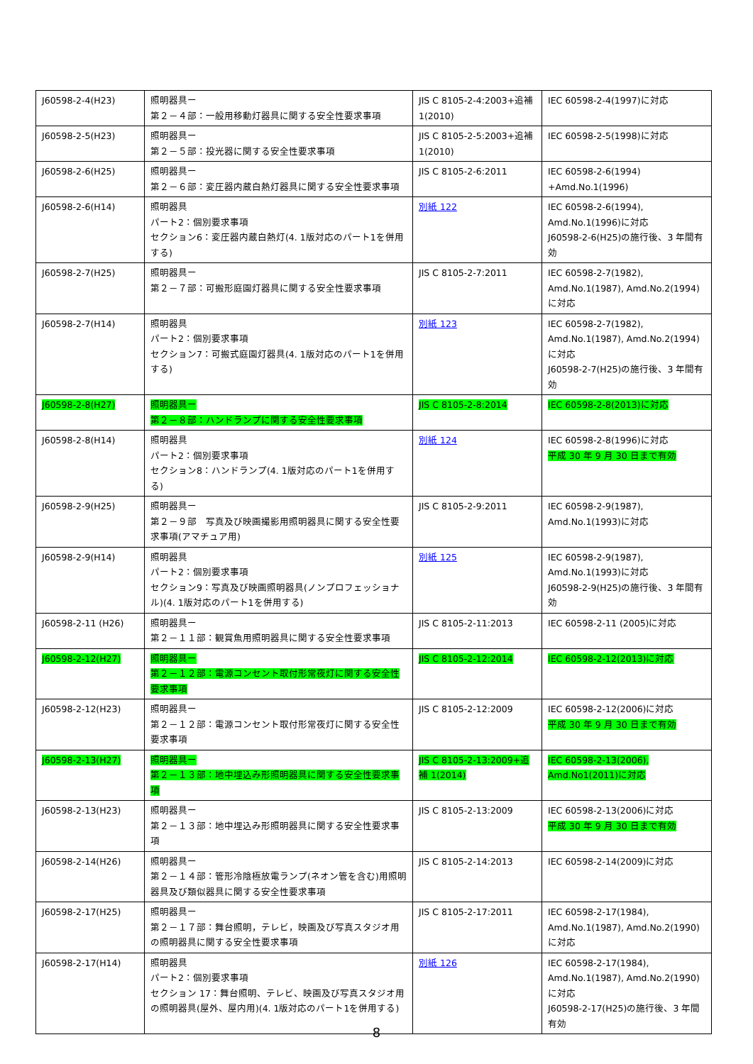| J60598-2-4(H23) | 照明器具ー 第２－４部：一般用移動灯器具に関する安全性要求事項 | JIS C 8105-2-4:2003+追補1(2010) | IEC 60598-2-4(1997)に対応 |
| J60598-2-5(H23) | 照明器具ー 第２－５部：投光器に関する安全性要求事項 | JIS C 8105-2-5:2003+追補1(2010) | IEC 60598-2-5(1998)に対応 |
| J60598-2-6(H25) | 照明器具ー 第２－６部：変圧器内蔵白熱灯器具に関する安全性要求事項 | JIS C 8105-2-6:2011 | IEC 60598-2-6(1994) +Amd.No.1(1996) |
| J60598-2-6(H14) | 照明器具 パート2：個別要求事項 セクション6：変圧器内蔵白熱灯(4. 1版対応のパート1を併用する) | 別紙 122 | IEC 60598-2-6(1994), Amd.No.1(1996)に対応 J60598-2-6(H25)の施行後、3 年間有効 |
| J60598-2-7(H25) | 照明器具ー 第２－７部：可搬形庭園灯器具に関する安全性要求事項 | JIS C 8105-2-7:2011 | IEC 60598-2-7(1982), Amd.No.1(1987), Amd.No.2(1994)に対応 |
| J60598-2-7(H14) | 照明器具 パート2：個別要求事項 セクション7：可搬式庭園灯器具(4. 1版対応のパート1を併用する) | 別紙 123 | IEC 60598-2-7(1982), Amd.No.1(1987), Amd.No.2(1994)に対応 J60598-2-7(H25)の施行後、3 年間有効 |
| J60598-2-8(H27) | 照明器具ー 第２－８部：ハンドランプに関する安全性要求事項 | JIS C 8105-2-8:2014 | IEC 60598-2-8(2013)に対応 |
| J60598-2-8(H14) | 照明器具 パート2：個別要求事項 セクション8：ハンドランプ(4. 1版対応のパート1を併用する) | 別紙 124 | IEC 60598-2-8(1996)に対応 平成 30 年 9 月 30 日まで有効 |
| J60598-2-9(H25) | 照明器具ー 第２－９部 写真及び映画撮影用照明器具に関する安全性要求事項(アマチュア用) | JIS C 8105-2-9:2011 | IEC 60598-2-9(1987), Amd.No.1(1993)に対応 |
| J60598-2-9(H14) | 照明器具 パート2：個別要求事項 セクション9：写真及び映画照明器具(ノンプロフェッショナル)(4. 1版対応のパート1を併用する) | 別紙 125 | IEC 60598-2-9(1987), Amd.No.1(1993)に対応 J60598-2-9(H25)の施行後、3 年間有効 |
| J60598-2-11 (H26) | 照明器具ー 第２－１１部：観賞魚用照明器具に関する安全性要求事項 | JIS C 8105-2-11:2013 | IEC 60598-2-11 (2005)に対応 |
| J60598-2-12(H27) | 照明器具ー 第２－１２部：電源コンセント取付形常夜灯に関する安全性要求事項 | JIS C 8105-2-12:2014 | IEC 60598-2-12(2013)に対応 |
| J60598-2-12(H23) | 照明器具ー 第２－１２部：電源コンセント取付形常夜灯に関する安全性要求事項 | JIS C 8105-2-12:2009 | IEC 60598-2-12(2006)に対応 平成 30 年 9 月 30 日まで有効 |
| J60598-2-13(H27) | 照明器具ー 第２－１３部：地中埋込み形照明器具に関する安全性要求事項 | JIS C 8105-2-13:2009+追補 1(2014) | IEC 60598-2-13(2006), Amd.No1(2011)に対応 |
| J60598-2-13(H23) | 照明器具ー 第２－１３部：地中埋込み形照明器具に関する安全性要求事項 | JIS C 8105-2-13:2009 | IEC 60598-2-13(2006)に対応 平成 30 年 9 月 30 日まで有効 |
| J60598-2-14(H26) | 照明器具ー 第２－１４部：管形冷陰極放電ランプ(ネオン管を含む)用照明器具及び類似器具に関する安全性要求事項 | JIS C 8105-2-14:2013 | IEC 60598-2-14(2009)に対応 |
| J60598-2-17(H25) | 照明器具ー 第２－１７部：舞台照明，テレビ，映画及び写真スタジオ用の照明器具に関する安全性要求事項 | JIS C 8105-2-17:2011 | IEC 60598-2-17(1984), Amd.No.1(1987), Amd.No.2(1990)に対応 |
| J60598-2-17(H14) | 照明器具 パート2：個別要求事項 セクション 17：舞台照明、テレビ、映画及び写真スタジオ用の照明器具(屋外、屋内用)(4. 1版対応のパート1を併用する) | 別紙 126 | IEC 60598-2-17(1984), Amd.No.1(1987), Amd.No.2(1990)に対応 J60598-2-17(H25)の施行後、3 年間有効 |
8